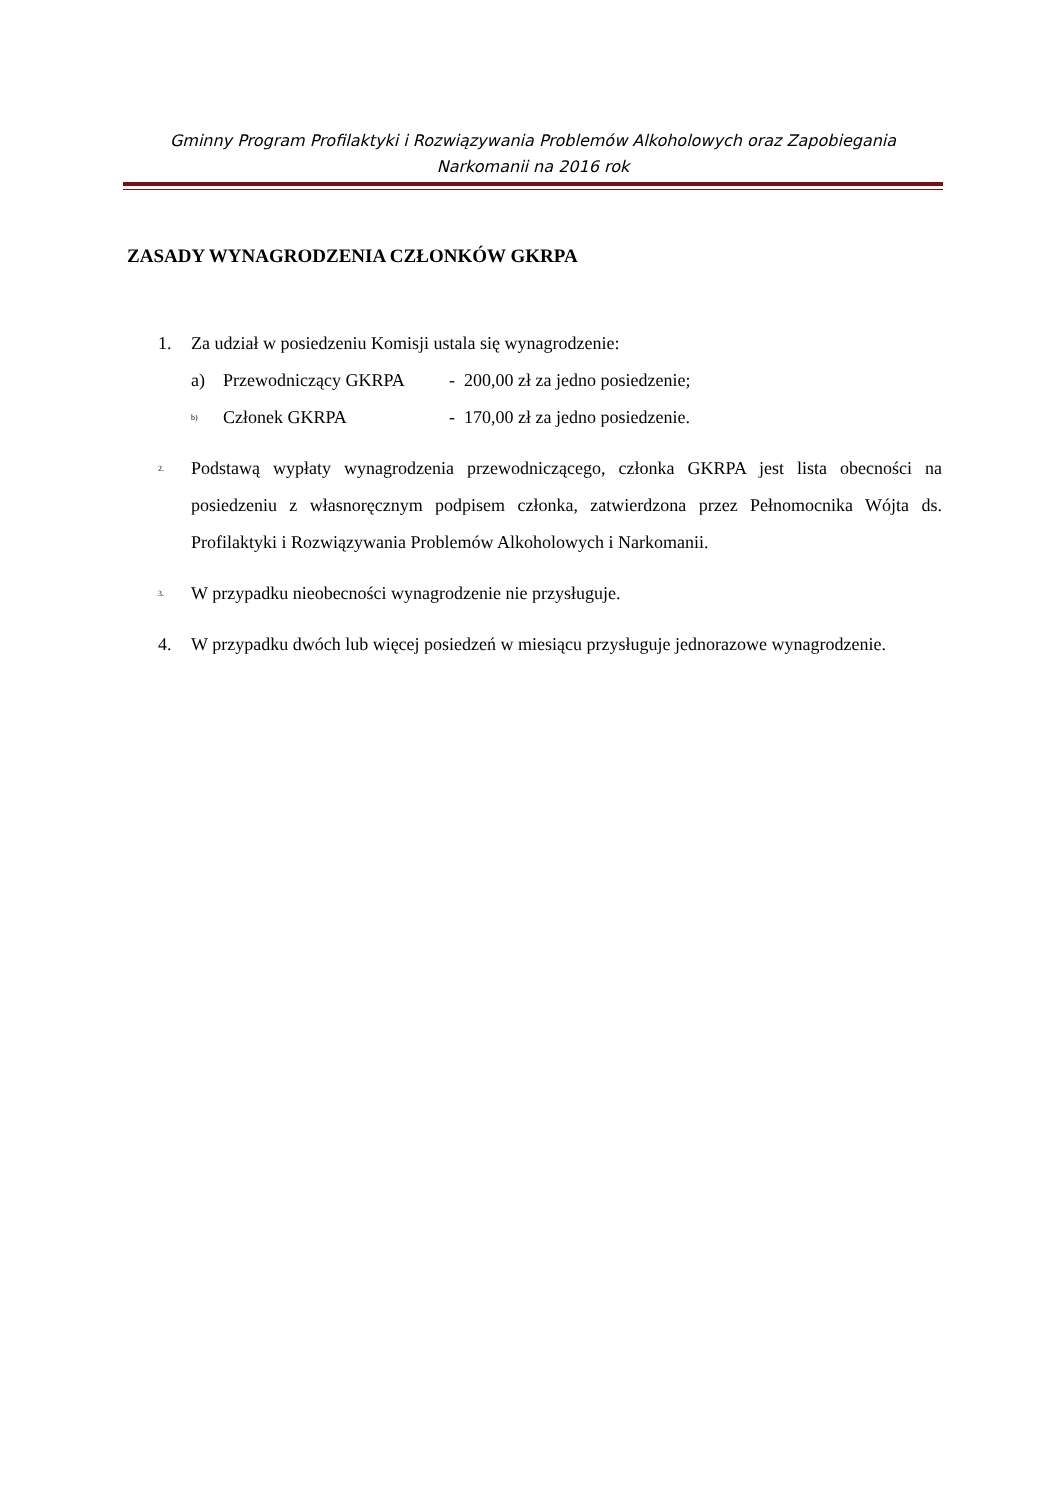Gminny Program Profilaktyki i Rozwiązywania Problemów Alkoholowych oraz Zapobiegania Narkomanii na 2016 rok
ZASADY WYNAGRODZENIA CZŁONKÓW GKRPA
1. Za udział w posiedzeniu Komisji ustala się wynagrodzenie:
a) Przewodniczący GKRPA - 200,00 zł za jedno posiedzenie;
b) Członek GKRPA - 170,00 zł za jedno posiedzenie.
2.
Podstawą wypłaty wynagrodzenia przewodniczącego, członka GKRPA jest lista obecności na posiedzeniu z własnoręcznym podpisem członka, zatwierdzona przez Pełnomocnika Wójta ds. Profilaktyki i Rozwiązywania Problemów Alkoholowych i Narkomanii.
3.
W przypadku nieobecności wynagrodzenie nie przysługuje.
4. W przypadku dwóch lub więcej posiedzeń w miesiącu przysługuje jednorazowe wynagrodzenie.